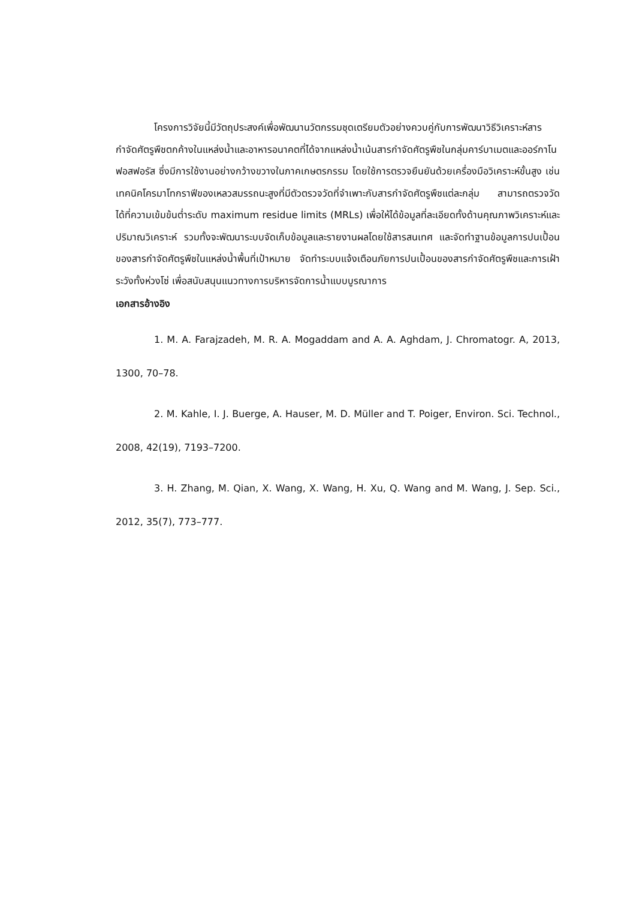โครงการวิจัยนี้มีวัตถุประสงค์เพื่อพัฒนานวัตกรรมชุดเตรียมตัวอย่างควบคู่กับการพัฒนาวิธีวิเคราะห์สารกำจัดศัตรูพืชตกค้างในแหล่งน้ำและอาหารอนาคตที่ได้จากแหล่งน้ำเน้นสารกำจัดศัตรูพืชในกลุ่มคาร์บาเมตและออร์กาโนฟอสฟอรัส ซึ่งมีการใช้งานอย่างกว้างขวางในภาคเกษตรกรรม โดยใช้การตรวจยืนยันด้วยเครื่องมือวิเคราะห์ขั้นสูง เช่น เทคนิคโครมาโทกราฟีของเหลวสมรรถนะสูงที่มีตัวตรวจวัดที่จำเพาะกับสารกำจัดศัตรูพืชแต่ละกลุ่ม สามารถตรวจวัดได้ที่ความเข้มข้นต่ำระดับ maximum residue limits (MRLs) เพื่อให้ได้ข้อมูลที่ละเอียดทั้งด้านคุณภาพวิเคราะห์และปริมาณวิเคราะห์ รวมทั้งจะพัฒนาระบบจัดเก็บข้อมูลและรายงานผลโดยใช้สารสนเทศ และจัดทำฐานข้อมูลการปนเปื้อนของสารกำจัดศัตรูพืชในแหล่งน้ำพื้นที่เป้าหมาย จัดทำระบบแจ้งเตือนภัยการปนเปื้อนของสารกำจัดศัตรูพืชและการเฝ้าระวังทั้งห่วงโซ่ เพื่อสนับสนุนแนวทางการบริหารจัดการน้ำแบบบูรณาการ
เอกสารอ้างอิง
1. M. A. Farajzadeh, M. R. A. Mogaddam and A. A. Aghdam, J. Chromatogr. A, 2013, 1300, 70–78.
2. M. Kahle, I. J. Buerge, A. Hauser, M. D. Müller and T. Poiger, Environ. Sci. Technol., 2008, 42(19), 7193–7200.
3. H. Zhang, M. Qian, X. Wang, X. Wang, H. Xu, Q. Wang and M. Wang, J. Sep. Sci., 2012, 35(7), 773–777.